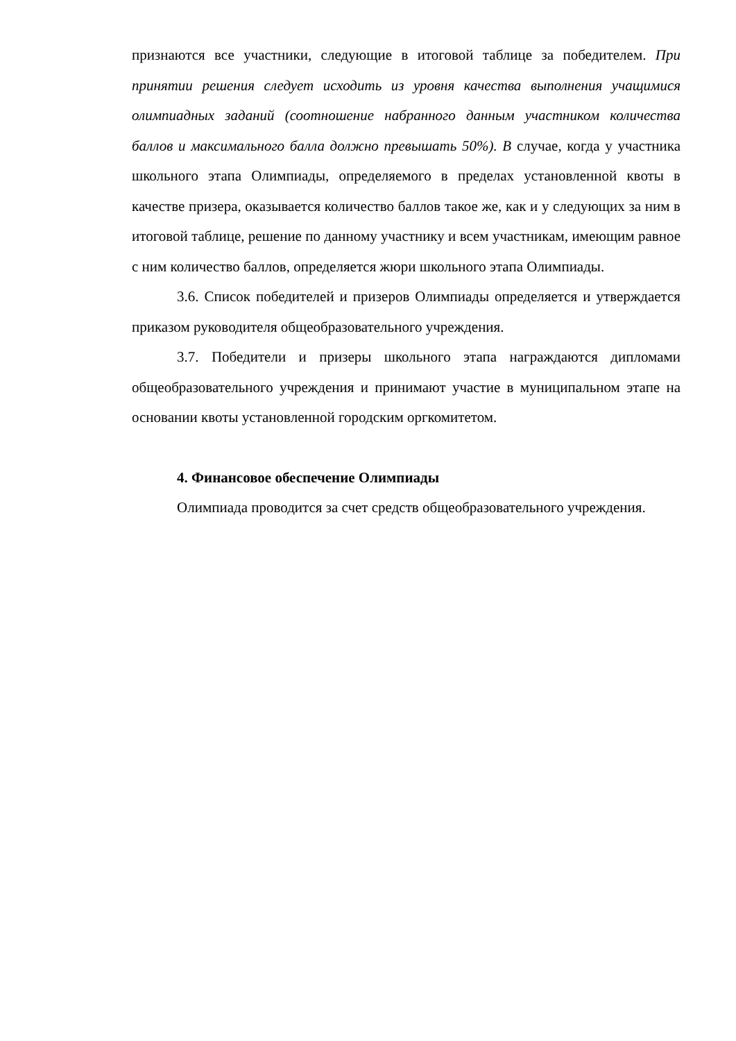признаются все участники, следующие в итоговой таблице за победителем. При принятии решения следует исходить из уровня качества выполнения учащимися олимпиадных заданий (соотношение набранного данным участником количества баллов и максимального балла должно превышать 50%). В случае, когда у участника школьного этапа Олимпиады, определяемого в пределах установленной квоты в качестве призера, оказывается количество баллов такое же, как и у следующих за ним в итоговой таблице, решение по данному участнику и всем участникам, имеющим равное с ним количество баллов, определяется жюри школьного этапа Олимпиады.
3.6. Список победителей и призеров Олимпиады определяется и утверждается приказом руководителя общеобразовательного учреждения.
3.7. Победители и призеры школьного этапа награждаются дипломами общеобразовательного учреждения и принимают участие в муниципальном этапе на основании квоты установленной городским оргкомитетом.
4. Финансовое обеспечение Олимпиады
Олимпиада проводится за счет средств общеобразовательного учреждения.